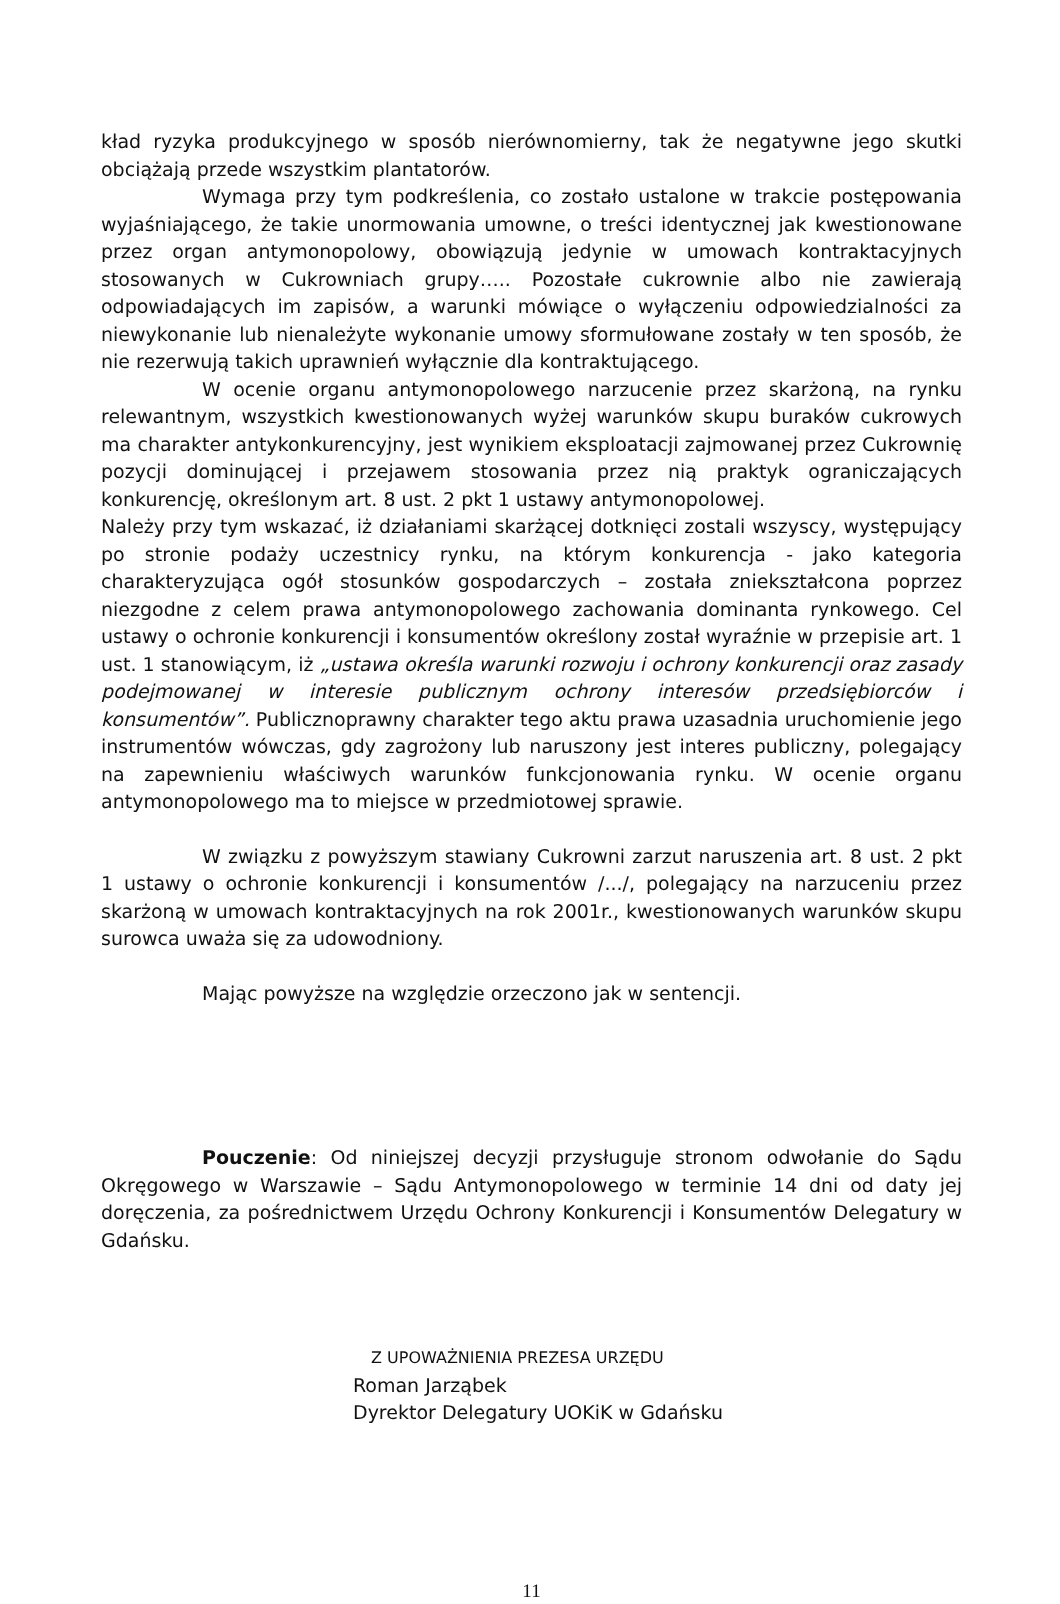kład ryzyka produkcyjnego w sposób nierównomierny, tak że negatywne jego skutki obciążają przede wszystkim plantatorów.
Wymaga przy tym podkreślenia, co zostało ustalone w trakcie postępowania wyjaśniającego, że takie unormowania umowne, o treści identycznej jak kwestionowane przez organ antymonopolowy, obowiązują jedynie w umowach kontraktacyjnych stosowanych w Cukrowniach grupy….. Pozostałe cukrownie albo nie zawierają odpowiadających im zapisów, a warunki mówiące o wyłączeniu odpowiedzialności za niewykonanie lub nienależyte wykonanie umowy sformułowane zostały w ten sposób, że nie rezerwują takich uprawnień wyłącznie dla kontraktującego.
W ocenie organu antymonopolowego narzucenie przez skarżoną, na rynku relewantnym, wszystkich kwestionowanych wyżej warunków skupu buraków cukrowych ma charakter antykonkurencyjny, jest wynikiem eksploatacji zajmowanej przez Cukrownię pozycji dominującej i przejawem stosowania przez nią praktyk ograniczających konkurencję, określonym art. 8 ust. 2 pkt 1 ustawy antymonopolowej.
Należy przy tym wskazać, iż działaniami skarżącej dotknięci zostali wszyscy, występujący po stronie podaży uczestnicy rynku, na którym konkurencja - jako kategoria charakteryzująca ogół stosunków gospodarczych – została zniekształcona poprzez niezgodne z celem prawa antymonopolowego zachowania dominanta rynkowego. Cel ustawy o ochronie konkurencji i konsumentów określony został wyraźnie w przepisie art. 1 ust. 1 stanowiącym, iż „ustawa określa warunki rozwoju i ochrony konkurencji oraz zasady podejmowanej w interesie publicznym ochrony interesów przedsiębiorców i konsumentów”. Publicznoprawny charakter tego aktu prawa uzasadnia uruchomienie jego instrumentów wówczas, gdy zagrożony lub naruszony jest interes publiczny, polegający na zapewnieniu właściwych warunków funkcjonowania rynku. W ocenie organu antymonopolowego ma to miejsce w przedmiotowej sprawie.
W związku z powyższym stawiany Cukrowni zarzut naruszenia art. 8 ust. 2 pkt 1 ustawy o ochronie konkurencji i konsumentów /.../, polegający na narzuceniu przez skarżoną w umowach kontraktacyjnych na rok 2001r., kwestionowanych warunków skupu surowca uważa się za udowodniony.
Mając powyższe na względzie orzeczono jak w sentencji.
Pouczenie: Od niniejszej decyzji przysługuje stronom odwołanie do Sądu Okręgowego w Warszawie – Sądu Antymonopolowego w terminie 14 dni od daty jej doręczenia, za pośrednictwem Urzędu Ochrony Konkurencji i Konsumentów Delegatury w Gdańsku.
Z UPOWAŻNIENIA PREZESA URZĘDU
Roman Jarząbek
Dyrektor Delegatury UOKiK w Gdańsku
11